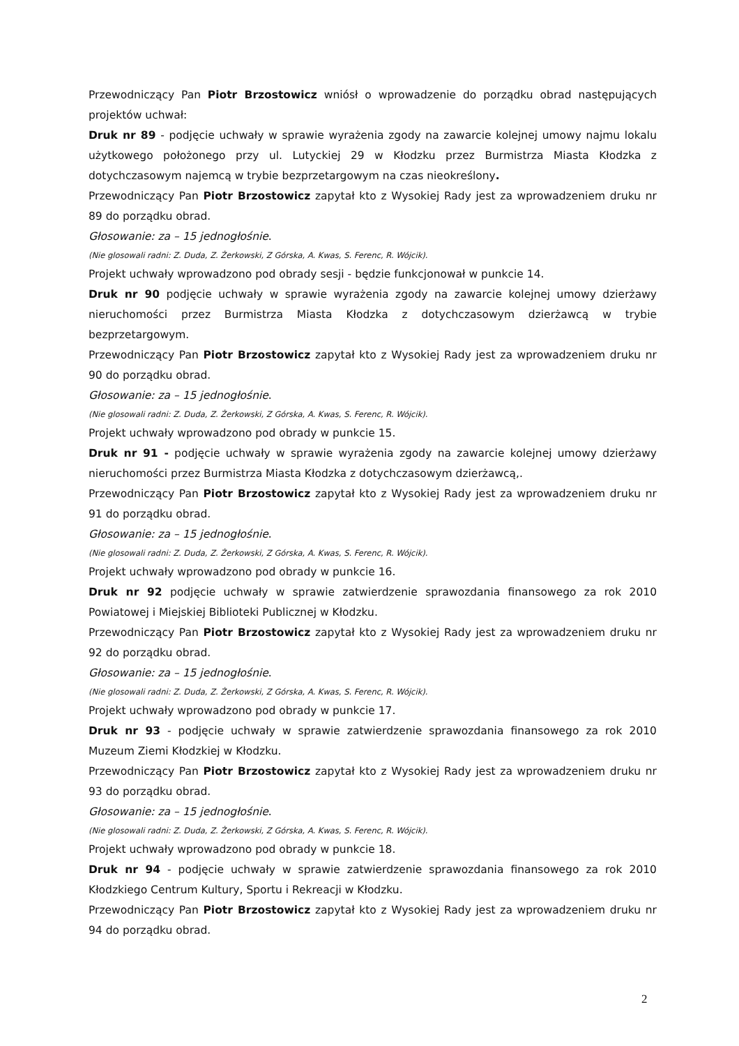Przewodniczący Pan Piotr Brzostowicz wniósł o wprowadzenie do porządku obrad następujących projektów uchwał:
Druk nr 89 - podjęcie uchwały w sprawie wyrażenia zgody na zawarcie kolejnej umowy najmu lokalu użytkowego położonego przy ul. Lutyckiej 29 w Kłodzku przez Burmistrza Miasta Kłodzka z dotychczasowym najemcą w trybie bezprzetargowym na czas nieokreślony.
Przewodniczący Pan Piotr Brzostowicz zapytał kto z Wysokiej Rady jest za wprowadzeniem druku nr 89 do porządku obrad.
Głosowanie: za – 15 jednogłośnie.
(Nie glosowali radni: Z. Duda, Z. Żerkowski, Z Górska, A. Kwas, S. Ferenc, R. Wójcik).
Projekt uchwały wprowadzono pod obrady sesji - będzie funkcjonował w punkcie 14.
Druk nr 90 podjęcie uchwały w sprawie wyrażenia zgody na zawarcie kolejnej umowy dzierżawy nieruchomości przez Burmistrza Miasta Kłodzka z dotychczasowym dzierżawcą w trybie bezprzetargowym.
Przewodniczący Pan Piotr Brzostowicz zapytał kto z Wysokiej Rady jest za wprowadzeniem druku nr 90 do porządku obrad.
Głosowanie: za – 15 jednogłośnie.
(Nie glosowali radni: Z. Duda, Z. Żerkowski, Z Górska, A. Kwas, S. Ferenc, R. Wójcik).
Projekt uchwały wprowadzono pod obrady w punkcie 15.
Druk nr 91 - podjęcie uchwały w sprawie wyrażenia zgody na zawarcie kolejnej umowy dzierżawy nieruchomości przez Burmistrza Miasta Kłodzka z dotychczasowym dzierżawcą,.
Przewodniczący Pan Piotr Brzostowicz zapytał kto z Wysokiej Rady jest za wprowadzeniem druku nr 91 do porządku obrad.
Głosowanie: za – 15 jednogłośnie.
(Nie glosowali radni: Z. Duda, Z. Żerkowski, Z Górska, A. Kwas, S. Ferenc, R. Wójcik).
Projekt uchwały wprowadzono pod obrady w punkcie 16.
Druk nr 92 podjęcie uchwały w sprawie zatwierdzenie sprawozdania finansowego za rok 2010 Powiatowej i Miejskiej Biblioteki Publicznej w Kłodzku.
Przewodniczący Pan Piotr Brzostowicz zapytał kto z Wysokiej Rady jest za wprowadzeniem druku nr 92 do porządku obrad.
Głosowanie: za – 15 jednogłośnie.
(Nie glosowali radni: Z. Duda, Z. Żerkowski, Z Górska, A. Kwas, S. Ferenc, R. Wójcik).
Projekt uchwały wprowadzono pod obrady w punkcie 17.
Druk nr 93 - podjęcie uchwały w sprawie zatwierdzenie sprawozdania finansowego za rok 2010 Muzeum Ziemi Kłodzkiej w Kłodzku.
Przewodniczący Pan Piotr Brzostowicz zapytał kto z Wysokiej Rady jest za wprowadzeniem druku nr 93 do porządku obrad.
Głosowanie: za – 15 jednogłośnie.
(Nie glosowali radni: Z. Duda, Z. Żerkowski, Z Górska, A. Kwas, S. Ferenc, R. Wójcik).
Projekt uchwały wprowadzono pod obrady w punkcie 18.
Druk nr 94 - podjęcie uchwały w sprawie zatwierdzenie sprawozdania finansowego za rok 2010 Kłodzkiego Centrum Kultury, Sportu i Rekreacji w Kłodzku.
Przewodniczący Pan Piotr Brzostowicz zapytał kto z Wysokiej Rady jest za wprowadzeniem druku nr 94 do porządku obrad.
2